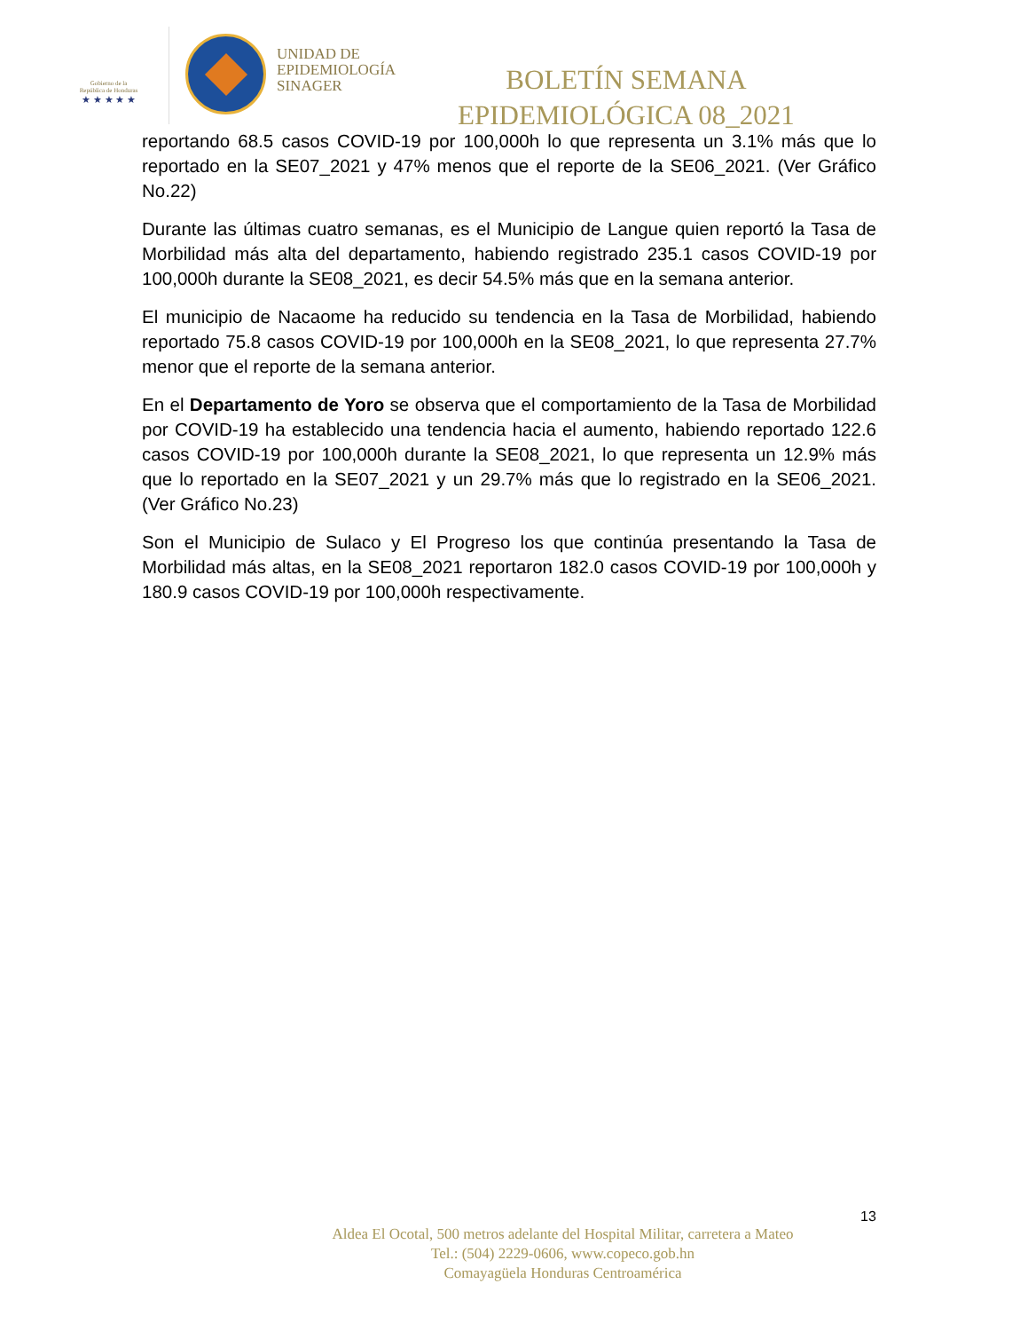Gobierno de la
República de Honduras
★ ★ ★ ★ ★
UNIDAD DE
EPIDEMIOLOGÍA
SINAGER
BOLETÍN SEMANA
EPIDEMIOLÓGICA 08_2021
reportando 68.5 casos COVID-19 por 100,000h lo que representa un 3.1% más que lo reportado en la SE07_2021 y 47% menos que el reporte de la SE06_2021. (Ver Gráfico No.22)
Durante las últimas cuatro semanas, es el Municipio de Langue quien reportó la Tasa de Morbilidad más alta del departamento, habiendo registrado 235.1 casos COVID-19 por 100,000h durante la SE08_2021, es decir 54.5% más que en la semana anterior.
El municipio de Nacaome ha reducido su tendencia en la Tasa de Morbilidad, habiendo reportado 75.8 casos COVID-19 por 100,000h en la SE08_2021, lo que representa 27.7% menor que el reporte de la semana anterior.
En el Departamento de Yoro se observa que el comportamiento de la Tasa de Morbilidad por COVID-19 ha establecido una tendencia hacia el aumento, habiendo reportado 122.6 casos COVID-19 por 100,000h durante la SE08_2021, lo que representa un 12.9% más que lo reportado en la SE07_2021 y un 29.7% más que lo registrado en la SE06_2021. (Ver Gráfico No.23)
Son el Municipio de Sulaco y El Progreso los que continúa presentando la Tasa de Morbilidad más altas, en la SE08_2021 reportaron 182.0 casos COVID-19 por 100,000h y 180.9 casos COVID-19 por 100,000h respectivamente.
13
Aldea El Ocotal, 500 metros adelante del Hospital Militar, carretera a Mateo
Tel.: (504) 2229-0606, www.copeco.gob.hn
Comayagüela Honduras Centroamérica